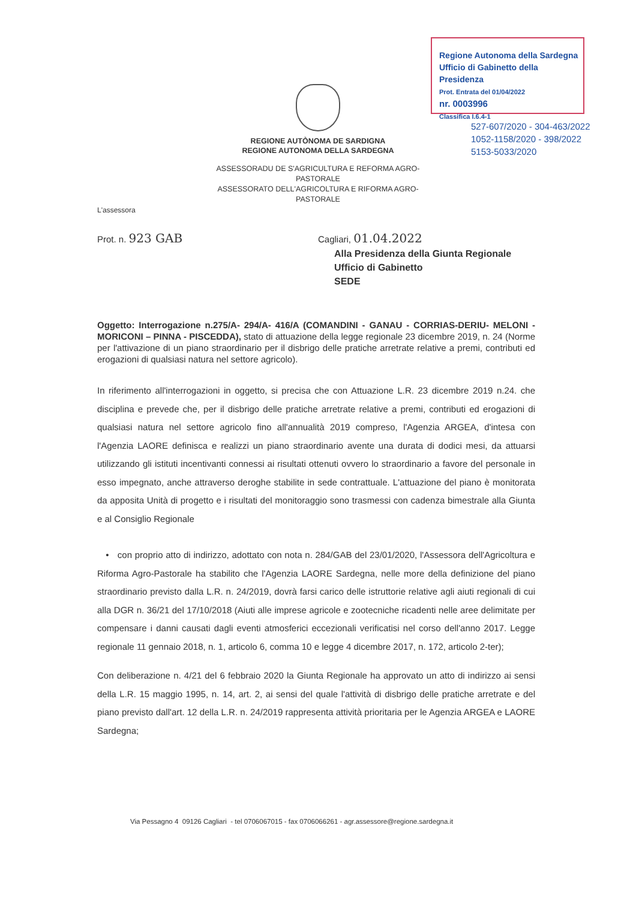Regione Autonoma della Sardegna
Ufficio di Gabinetto della Presidenza
Prot. Entrata del 01/04/2022
nr. 0003996
Classifica I.6.4-1
527-607/2020 - 304-463/2022
1052-1158/2020 - 398/2022
5153-5033/2020
REGIONE AUTÒNOMA DE SARDIGNA
REGIONE AUTONOMA DELLA SARDEGNA
ASSESSORADU DE S'AGRICULTURA E REFORMA AGRO-PASTORALE
ASSESSORATO DELL'AGRICOLTURA E RIFORMA AGRO-PASTORALE
L'assessora
Prot. n. 923 GAB
Cagliari, 01.04.2022
Alla Presidenza della Giunta Regionale
Ufficio di Gabinetto
SEDE
Oggetto: Interrogazione n.275/A- 294/A- 416/A (COMANDINI - GANAU - CORRIAS-DERIU- MELONI - MORICONI – PINNA - PISCEDDA), stato di attuazione della legge regionale 23 dicembre 2019, n. 24 (Norme per l'attivazione di un piano straordinario per il disbrigo delle pratiche arretrate relative a premi, contributi ed erogazioni di qualsiasi natura nel settore agricolo).
In riferimento all'interrogazioni in oggetto, si precisa che con Attuazione L.R. 23 dicembre 2019 n.24. che disciplina e prevede che, per il disbrigo delle pratiche arretrate relative a premi, contributi ed erogazioni di qualsiasi natura nel settore agricolo fino all'annualità 2019 compreso, l'Agenzia ARGEA, d'intesa con l'Agenzia LAORE definisca e realizzi un piano straordinario avente una durata di dodici mesi, da attuarsi utilizzando gli istituti incentivanti connessi ai risultati ottenuti ovvero lo straordinario a favore del personale in esso impegnato, anche attraverso deroghe stabilite in sede contrattuale. L'attuazione del piano è monitorata da apposita Unità di progetto e i risultati del monitoraggio sono trasmessi con cadenza bimestrale alla Giunta e al Consiglio Regionale
• con proprio atto di indirizzo, adottato con nota n. 284/GAB del 23/01/2020, l'Assessora dell'Agricoltura e Riforma Agro-Pastorale ha stabilito che l'Agenzia LAORE Sardegna, nelle more della definizione del piano straordinario previsto dalla L.R. n. 24/2019, dovrà farsi carico delle istruttorie relative agli aiuti regionali di cui alla DGR n. 36/21 del 17/10/2018 (Aiuti alle imprese agricole e zootecniche ricadenti nelle aree delimitate per compensare i danni causati dagli eventi atmosferici eccezionali verificatisi nel corso dell'anno 2017. Legge regionale 11 gennaio 2018, n. 1, articolo 6, comma 10 e legge 4 dicembre 2017, n. 172, articolo 2-ter);
Con deliberazione n. 4/21 del 6 febbraio 2020 la Giunta Regionale ha approvato un atto di indirizzo ai sensi della L.R. 15 maggio 1995, n. 14, art. 2, ai sensi del quale l'attività di disbrigo delle pratiche arretrate e del piano previsto dall'art. 12 della L.R. n. 24/2019 rappresenta attività prioritaria per le Agenzia ARGEA e LAORE Sardegna;
Via Pessagno 4 09126 Cagliari - tel 0706067015 - fax 0706066261 - agr.assessore@regione.sardegna.it